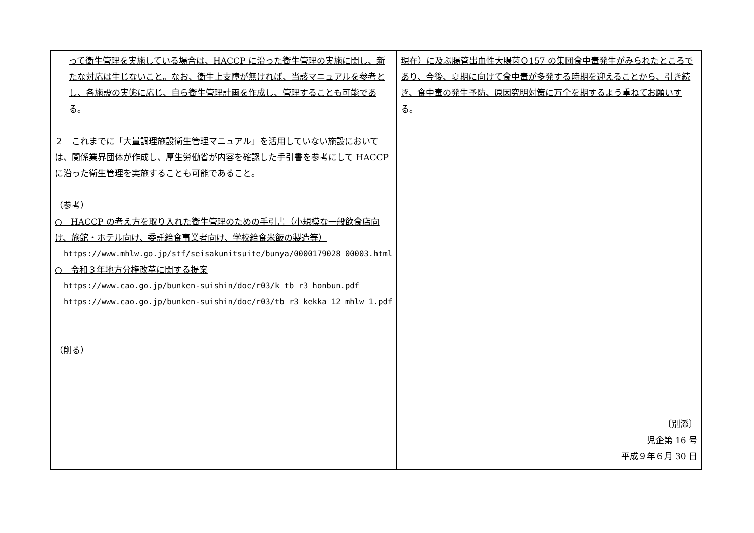| って衛生管理を実施している場合は、HACCP に沿った衛生管理の実施に関し、新たな対応は生じないこと。なお、衛生上支障が無ければ、当該マニュアルを参考とし、各施設の実態に応じ、自ら衛生管理計画を作成し、管理することも可能である。 ２ これまでに「大量調理施設衛生管理マニュアル」を活用していない施設においては、関係業界団体が作成し、厚生労働省が内容を確認した手引書を参考にして HACCP に沿った衛生管理を実施することも可能であること。 （参考） ○ HACCP の考え方を取り入れた衛生管理のための手引書（小規模な一般飲食店向け、旅館・ホテル向け、委託給食事業者向け、学校給食米飯の製造等） https://www.mhlw.go.jp/stf/seisakunitsuite/bunya/0000179028_00003.html ○ 令和３年地方分権改革に関する提案 https://www.cao.go.jp/bunken-suishin/doc/r03/k_tb_r3_honbun.pdf https://www.cao.go.jp/bunken-suishin/doc/r03/tb_r3_kekka_12_mhlw_1.pdf （削る） | 現在）に及ぶ腸管出血性大腸菌Ｏ157 の集団食中毒発生がみられたところであり、今後、夏期に向けて食中毒が多発する時期を迎えることから、引き続き、食中毒の発生予防、原因究明対策に万全を期するよう重ねてお願いする。 〔別添〕 児企第 16 号 平成９年６月 30 日 |